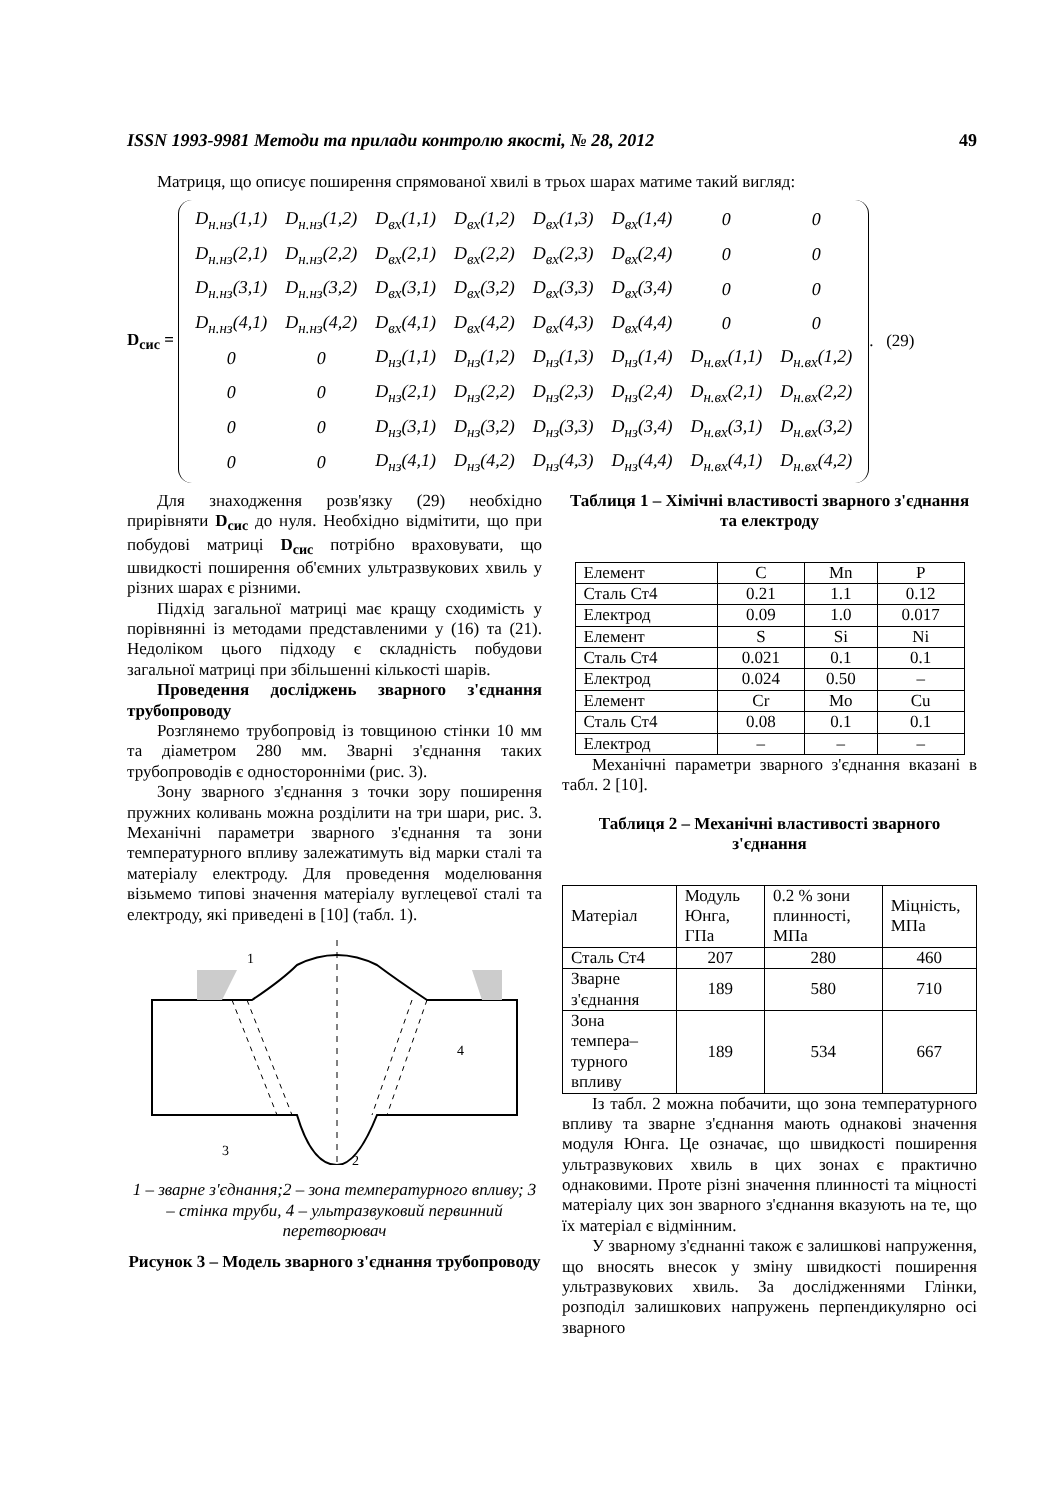ISSN 1993-9981 Методи та прилади контролю якості, № 28, 2012 49
Матриця, що описує поширення спрямованої хвилі в трьох шарах матиме такий вигляд:
D<sub>сис</sub> =
| D<sub>н.нз</sub>(1,1) | D<sub>н.нз</sub>(1,2) | D<sub>вх</sub>(1,1) | D<sub>вх</sub>(1,2) | D<sub>вх</sub>(1,3) | D<sub>вх</sub>(1,4) | 0 | 0 |
| D<sub>н.нз</sub>(2,1) | D<sub>н.нз</sub>(2,2) | D<sub>вх</sub>(2,1) | D<sub>вх</sub>(2,2) | D<sub>вх</sub>(2,3) | D<sub>вх</sub>(2,4) | 0 | 0 |
| D<sub>н.нз</sub>(3,1) | D<sub>н.нз</sub>(3,2) | D<sub>вх</sub>(3,1) | D<sub>вх</sub>(3,2) | D<sub>вх</sub>(3,3) | D<sub>вх</sub>(3,4) | 0 | 0 |
| D<sub>н.нз</sub>(4,1) | D<sub>н.нз</sub>(4,2) | D<sub>вх</sub>(4,1) | D<sub>вх</sub>(4,2) | D<sub>вх</sub>(4,3) | D<sub>вх</sub>(4,4) | 0 | 0 |
| 0 | 0 | D<sub>нз</sub>(1,1) | D<sub>нз</sub>(1,2) | D<sub>нз</sub>(1,3) | D<sub>нз</sub>(1,4) | D<sub>н.вх</sub>(1,1) | D<sub>н.вх</sub>(1,2) |
| 0 | 0 | D<sub>нз</sub>(2,1) | D<sub>нз</sub>(2,2) | D<sub>нз</sub>(2,3) | D<sub>нз</sub>(2,4) | D<sub>н.вх</sub>(2,1) | D<sub>н.вх</sub>(2,2) |
| 0 | 0 | D<sub>нз</sub>(3,1) | D<sub>нз</sub>(3,2) | D<sub>нз</sub>(3,3) | D<sub>нз</sub>(3,4) | D<sub>н.вх</sub>(3,1) | D<sub>н.вх</sub>(3,2) |
| 0 | 0 | D<sub>нз</sub>(4,1) | D<sub>нз</sub>(4,2) | D<sub>нз</sub>(4,3) | D<sub>нз</sub>(4,4) | D<sub>н.вх</sub>(4,1) | D<sub>н.вх</sub>(4,2) |
. (29)
Для знаходження розв'язку (29) необхідно прирівняти D<sub>сис</sub> до нуля. Необхідно відмітити, що при побудові матриці D<sub>сис</sub> потрібно враховувати, що швидкості поширення об'ємних ультразвукових хвиль у різних шарах є різними.
Підхід загальної матриці має кращу сходимість у порівнянні із методами представленими у (16) та (21). Недоліком цього підходу є складність побудови загальної матриці при збільшенні кількості шарів.
Проведення досліджень зварного з'єднання трубопроводу
Розглянемо трубопровід із товщиною стінки 10 мм та діаметром 280 мм. Зварні з'єднання таких трубопроводів є односторонніми (рис. 3).
Зону зварного з'єднання з точки зору поширення пружних коливань можна розділити на три шари, рис. 3. Механічні параметри зварного з'єднання та зони температурного впливу залежатимуть від марки сталі та матеріалу електроду. Для проведення моделювання візьмемо типові значення матеріалу вуглецевої сталі та електроду, які приведені в [10] (табл. 1).
1
4
3
2
1 – зварне з'єднання;2 – зона температурного впливу; 3 – стінка труби, 4 – ультразвуковий первинний перетворювач
Рисунок 3 – Модель зварного з'єднання трубопроводу
Таблиця 1 – Хімічні властивості зварного з'єднання та електроду
| Елемент | C | Mn | P |
| Сталь Ст4 | 0.21 | 1.1 | 0.12 |
| Електрод | 0.09 | 1.0 | 0.017 |
| Елемент | S | Si | Ni |
| Сталь Ст4 | 0.021 | 0.1 | 0.1 |
| Електрод | 0.024 | 0.50 | – |
| Елемент | Cr | Mo | Cu |
| Сталь Ст4 | 0.08 | 0.1 | 0.1 |
| Електрод | – | – | – |
Механічні параметри зварного з'єднання вказані в табл. 2 [10].
Таблиця 2 – Механічні властивості зварного з'єднання
| Матеріал | Модуль Юнга, ГПа | 0.2 % зони плинності, МПа | Міцність, МПа |
| Сталь Ст4 | 207 | 280 | 460 |
| Зварне з'єднання | 189 | 580 | 710 |
| Зона темпера–турного впливу | 189 | 534 | 667 |
Із табл. 2 можна побачити, що зона температурного впливу та зварне з'єднання мають однакові значення модуля Юнга. Це означає, що швидкості поширення ультразвукових хвиль в цих зонах є практично однаковими. Проте різні значення плинності та міцності матеріалу цих зон зварного з'єднання вказують на те, що їх матеріал є відмінним.
У зварному з'єднанні також є залишкові напруження, що вносять внесок у зміну швидкості поширення ультразвукових хвиль. За дослідженнями Глінки, розподіл залишкових напружень перпендикулярно осі зварного